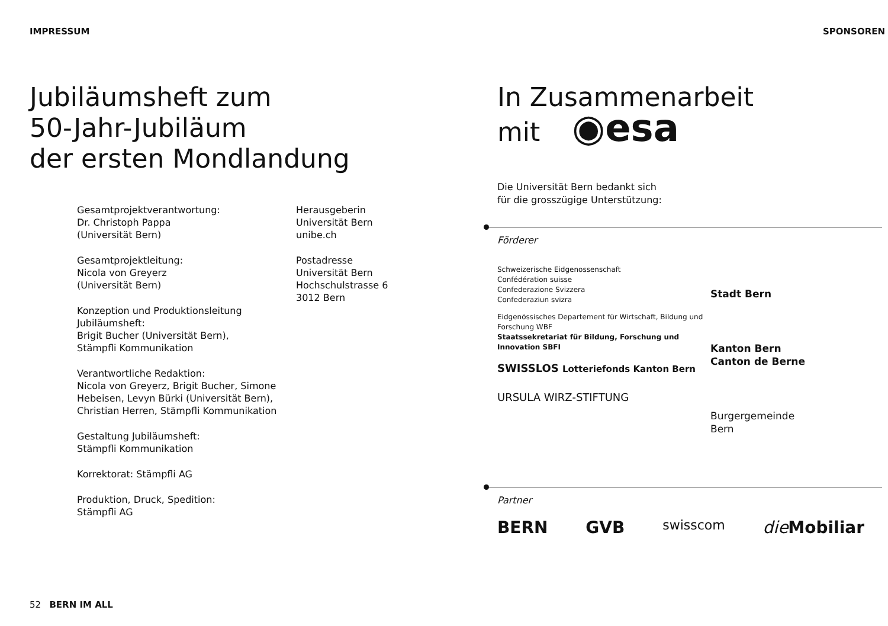IMPRESSUM
Jubiläumsheft zum
50-Jahr-Jubiläum
der ersten Mondlandung
Gesamtprojektverantwortung:
Dr. Christoph Pappa
(Universität Bern)
Gesamtprojektleitung:
Nicola von Greyerz
(Universität Bern)
Konzeption und Produktionsleitung Jubiläumsheft:
Brigit Bucher (Universität Bern),
Stämpfli Kommunikation
Verantwortliche Redaktion:
Nicola von Greyerz, Brigit Bucher, Simone Hebeisen, Levyn Bürki (Universität Bern), Christian Herren, Stämpfli Kommunikation
Gestaltung Jubiläumsheft:
Stämpfli Kommunikation
Korrektorat: Stämpfli AG
Produktion, Druck, Spedition:
Stämpfli AG
Herausgeberin
Universität Bern
unibe.ch
Postadresse
Universität Bern
Hochschulstrasse 6
3012 Bern
52 BERN IM ALL
SPONSOREN
In Zusammenarbeit
mit ◉esa
Die Universität Bern bedankt sich
für die grosszügige Unterstützung:
Förderer
Schweizerische Eidgenossenschaft
Confédération suisse
Confederazione Svizzera
Confederaziun svizra
Eidgenössisches Departement für Wirtschaft, Bildung und Forschung WBF
Staatssekretariat für Bildung, Forschung und Innovation SBFI
SWISSLOS Lotteriefonds Kanton Bern
URSULA WIRZ-STIFTUNG
Stadt Bern
Kanton Bern
Canton de Berne
Burgergemeinde
Bern
Partner
BERN GVB swisscom die Mobiliar